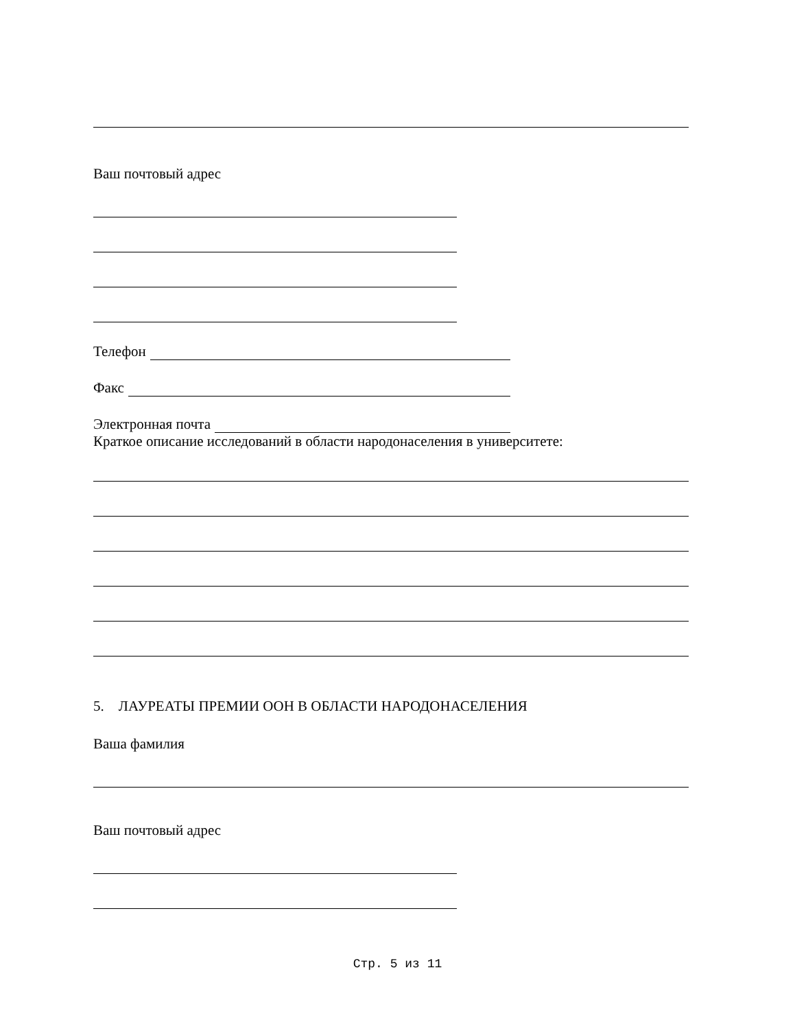Ваш почтовый адрес
Телефон
Факс
Электронная почта
Краткое описание исследований в области народонаселения в университете:
5. ЛАУРЕАТЫ ПРЕМИИ ООН В ОБЛАСТИ НАРОДОНАСЕЛЕНИЯ
Ваша фамилия
Ваш почтовый адрес
Стр. 5 из 11